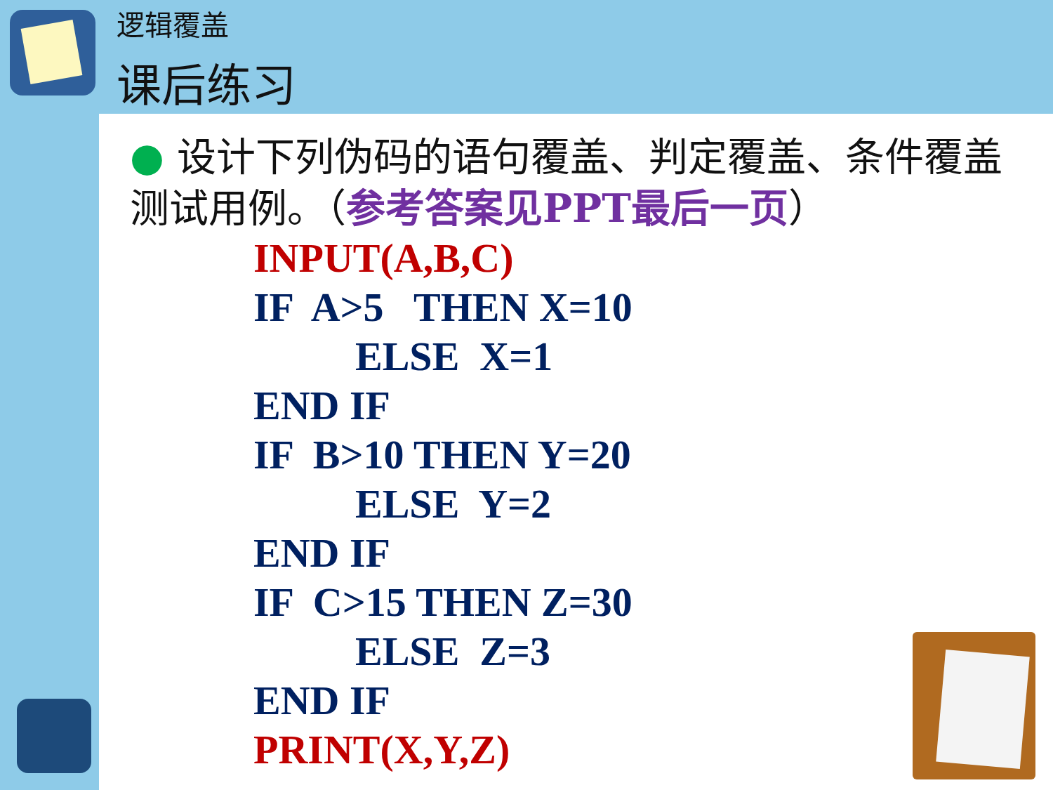逻辑覆盖
课后练习
● 设计下列伪码的语句覆盖、判定覆盖、条件覆盖测试用例。（参考答案见PPT最后一页）
INPUT(A,B,C)
IF  A>5   THEN X=10
          ELSE  X=1
END IF
IF  B>10 THEN Y=20
          ELSE  Y=2
END IF
IF  C>15 THEN Z=30
          ELSE  Z=3
END IF
PRINT(X,Y,Z)